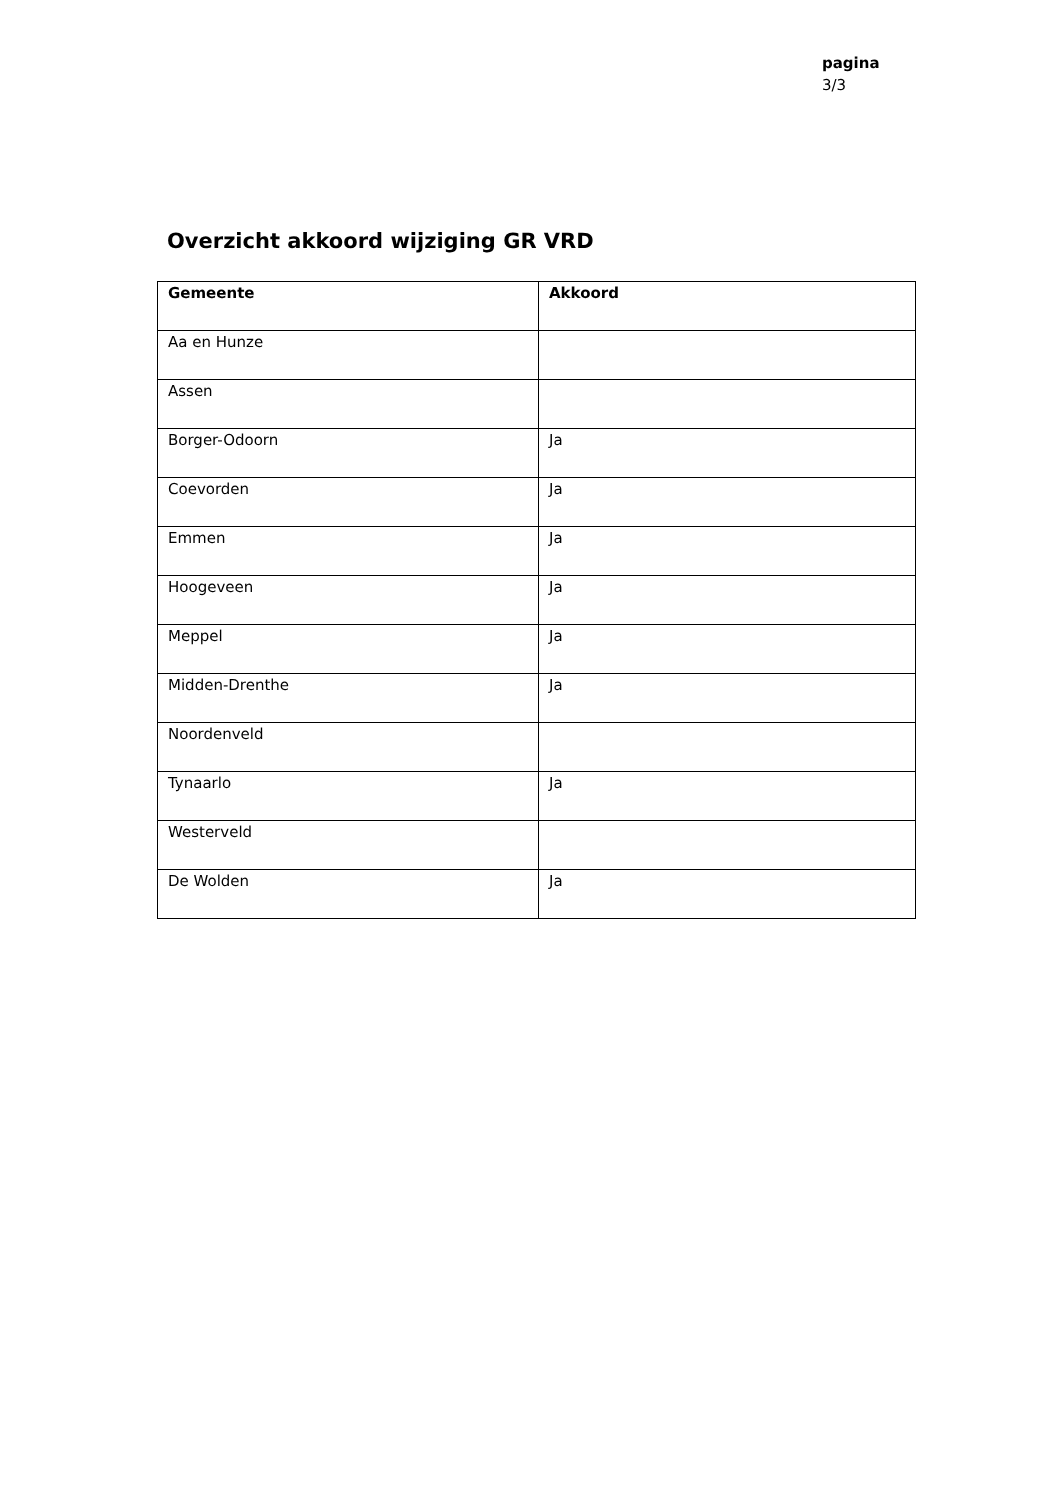pagina
3/3
Overzicht akkoord wijziging GR VRD
| Gemeente | Akkoord |
| --- | --- |
| Aa en Hunze | |
| Assen | |
| Borger-Odoorn | Ja |
| Coevorden | Ja |
| Emmen | Ja |
| Hoogeveen | Ja |
| Meppel | Ja |
| Midden-Drenthe | Ja |
| Noordenveld | |
| Tynaarlo | Ja |
| Westerveld | |
| De Wolden | Ja |